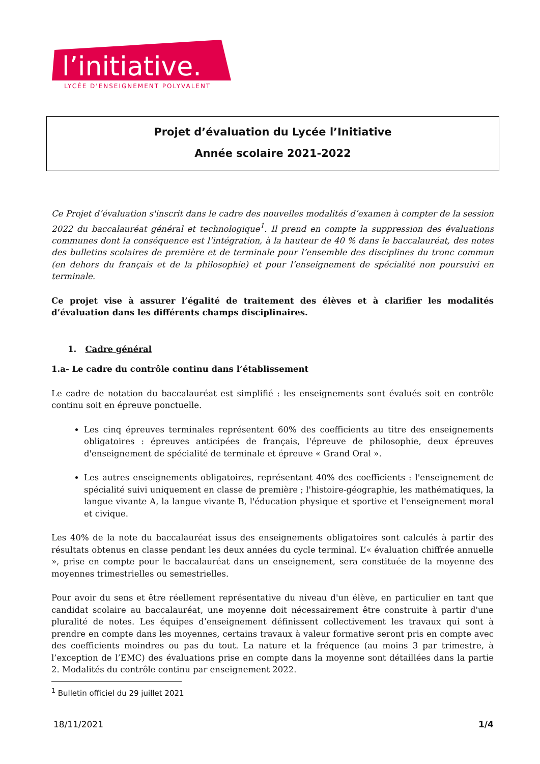l’initiative.
LYCÉE D'ENSEIGNEMENT POLYVALENT
Projet d’évaluation du Lycée l’Initiative
Année scolaire 2021-2022
Ce Projet d’évaluation s'inscrit dans le cadre des nouvelles modalités d’examen à compter de la session 2022 du baccalauréat général et technologique<sup>1</sup>. Il prend en compte la suppression des évaluations communes dont la conséquence est l’intégration, à la hauteur de 40 % dans le baccalauréat, des notes des bulletins scolaires de première et de terminale pour l’ensemble des disciplines du tronc commun (en dehors du français et de la philosophie) et pour l’enseignement de spécialité non poursuivi en terminale.
Ce projet vise à assurer l’égalité de traitement des élèves et à clarifier les modalités d’évaluation dans les différents champs disciplinaires.
1. Cadre général
1.a- Le cadre du contrôle continu dans l’établissement
Le cadre de notation du baccalauréat est simplifié : les enseignements sont évalués soit en contrôle continu soit en épreuve ponctuelle.
Les cinq épreuves terminales représentent 60% des coefficients au titre des enseignements obligatoires : épreuves anticipées de français, l'épreuve de philosophie, deux épreuves d'enseignement de spécialité de terminale et épreuve « Grand Oral ».
Les autres enseignements obligatoires, représentant 40% des coefficients : l'enseignement de spécialité suivi uniquement en classe de première ; l'histoire-géographie, les mathématiques, la langue vivante A, la langue vivante B, l'éducation physique et sportive et l'enseignement moral et civique.
Les 40% de la note du baccalauréat issus des enseignements obligatoires sont calculés à partir des résultats obtenus en classe pendant les deux années du cycle terminal. L’« évaluation chiffrée annuelle », prise en compte pour le baccalauréat dans un enseignement, sera constituée de la moyenne des moyennes trimestrielles ou semestrielles.
Pour avoir du sens et être réellement représentative du niveau d'un élève, en particulier en tant que candidat scolaire au baccalauréat, une moyenne doit nécessairement être construite à partir d'une pluralité de notes. Les équipes d’enseignement définissent collectivement les travaux qui sont à prendre en compte dans les moyennes, certains travaux à valeur formative seront pris en compte avec des coefficients moindres ou pas du tout. La nature et la fréquence (au moins 3 par trimestre, à l’exception de l’EMC) des évaluations prise en compte dans la moyenne sont détaillées dans la partie 2. Modalités du contrôle continu par enseignement 2022.
<sup>1</sup> Bulletin officiel du 29 juillet 2021
18/11/2021 1/4